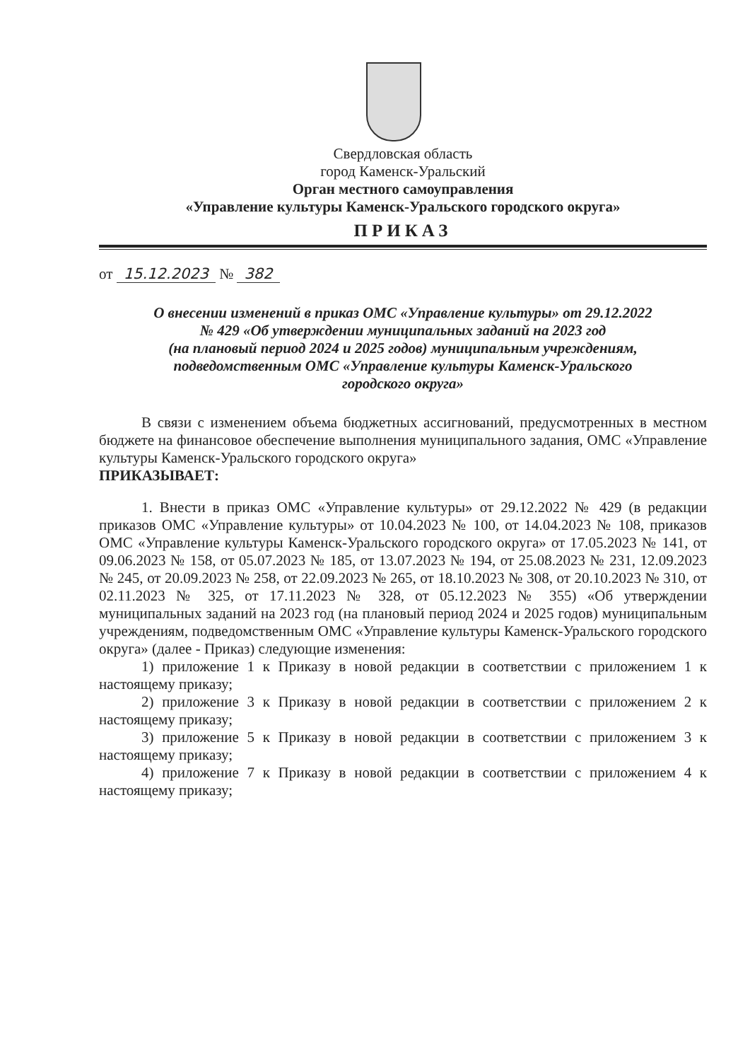Свердловская область
город Каменск-Уральский
Орган местного самоуправления
«Управление культуры Каменск-Уральского городского округа»
ПРИКАЗ
от 15.12.2023 № 382
О внесении изменений в приказ ОМС «Управление культуры» от 29.12.2022
№ 429 «Об утверждении муниципальных заданий на 2023 год
(на плановый период 2024 и 2025 годов) муниципальным учреждениям,
подведомственным ОМС «Управление культуры Каменск-Уральского
городского округа»
В связи с изменением объема бюджетных ассигнований, предусмотренных в местном бюджете на финансовое обеспечение выполнения муниципального задания, ОМС «Управление культуры Каменск-Уральского городского округа»
ПРИКАЗЫВАЕТ:
1. Внести в приказ ОМС «Управление культуры» от 29.12.2022 № 429 (в редакции приказов ОМС «Управление культуры» от 10.04.2023 № 100, от 14.04.2023 № 108, приказов ОМС «Управление культуры Каменск-Уральского городского округа» от 17.05.2023 № 141, от 09.06.2023 № 158, от 05.07.2023 № 185, от 13.07.2023 № 194, от 25.08.2023 № 231, 12.09.2023 № 245, от 20.09.2023 № 258, от 22.09.2023 № 265, от 18.10.2023 № 308, от 20.10.2023 № 310, от 02.11.2023 № 325, от 17.11.2023 № 328, от 05.12.2023 № 355) «Об утверждении муниципальных заданий на 2023 год (на плановый период 2024 и 2025 годов) муниципальным учреждениям, подведомственным ОМС «Управление культуры Каменск-Уральского городского округа» (далее - Приказ) следующие изменения:
1) приложение 1 к Приказу в новой редакции в соответствии с приложением 1 к настоящему приказу;
2) приложение 3 к Приказу в новой редакции в соответствии с приложением 2 к настоящему приказу;
3) приложение 5 к Приказу в новой редакции в соответствии с приложением 3 к настоящему приказу;
4) приложение 7 к Приказу в новой редакции в соответствии с приложением 4 к настоящему приказу;